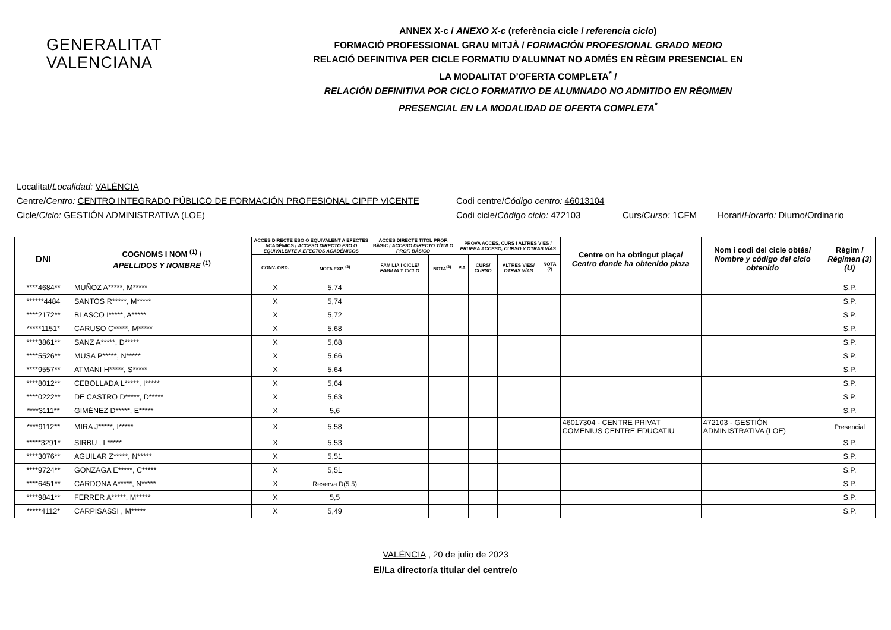GENERALITAT
VALENCIANA
ANNEX X-c / ANEXO X-c (referència cicle / referencia ciclo)
FORMACIÓ PROFESSIONAL GRAU MITJÀ / FORMACIÓN PROFESIONAL GRADO MEDIO
RELACIÓ DEFINITIVA PER CICLE FORMATIU D'ALUMNAT NO ADMÉS EN RÈGIM PRESENCIAL EN
LA MODALITAT D’OFERTA COMPLETA<sup>*</sup> /
RELACIÓN DEFINITIVA POR CICLO FORMATIVO DE ALUMNADO NO ADMITIDO EN RÉGIMEN
PRESENCIAL EN LA MODALIDAD DE OFERTA COMPLETA<sup>*</sup>
Localitat/ Localidad: VALÈNCIA
Centre/Centro: CENTRO INTEGRADO PÚBLICO DE FORMACIÓN PROFESIONAL CIPFP VICENTE Codi centre/Código centro: 46013104
Cicle/Ciclo: GESTIÓN ADMINISTRATIVA (LOE) Codi cicle/Código ciclo: 472103 Curs/Curso: 1CFM Horari/Horario: Diurno/Ordinario
| DNI | COGNOMS I NOM <sup>(1)</sup> / APELLIDOS Y NOMBRE <sup>(1)</sup> | ACCÉS DIRECTE ESO O EQUIVALENT A EFECTES ACADÈMICS / ACCESO DIRECTO ESO O EQUIVALENTE A EFECTOS ACADÉMICOS | | ACCÉS DIRECTE TÍTOL PROF. BÀSIC / ACCESO DIRECTO TÍTULO PROF. BÁSICO | | PROVA ACCÉS, CURS I ALTRES VÍES / PRUEBA ACCESO, CURSO Y OTRAS VÍAS | | | | Centre on ha obtingut plaça/ Centro donde ha obtenido plaza | Nom i codi del cicle obtés/ Nombre y código del ciclo obtenido | Règim / Régimen (3)(U) |
| --- | --- | --- | --- | --- | --- | --- | --- | --- | --- | --- | --- | --- |
| | | CONV. ORD. | NOTA EXP. <sup>(2)</sup> | FAMÍLIA I CICLE/ FAMILIA Y CICLO | NOTA<sup>(2)</sup> | P.A | CURS/ CURSO | ALTRES VÍES/ OTRAS VÍAS | NOTA <sup>(2)</sup> | | | |
| ****4684** | MUÑOZ A*****, M***** | X | 5,74 | | | | | | | | | S.P. |
| ******4484 | SANTOS R*****, M***** | X | 5,74 | | | | | | | | | S.P. |
| ****2172** | BLASCO I*****, A***** | X | 5,72 | | | | | | | | | S.P. |
| *****1151* | CARUSO C*****, M***** | X | 5,68 | | | | | | | | | S.P. |
| ****3861** | SANZ A*****, D***** | X | 5,68 | | | | | | | | | S.P. |
| ****5526** | MUSA P*****, N***** | X | 5,66 | | | | | | | | | S.P. |
| ****9557** | ATMANI H*****, S***** | X | 5,64 | | | | | | | | | S.P. |
| ****8012** | CEBOLLADA L*****, I***** | X | 5,64 | | | | | | | | | S.P. |
| ****0222** | DE CASTRO D*****, D***** | X | 5,63 | | | | | | | | | S.P. |
| ****3111** | GIMÉNEZ D*****, E***** | X | 5,6 | | | | | | | | | S.P. |
| ****9112** | MIRA J*****, I***** | X | 5,58 | | | | | | | 46017304 - CENTRE PRIVAT COMENIUS CENTRE EDUCATIU | 472103 - GESTIÓN ADMINISTRATIVA (LOE) | Presencial |
| *****3291* | SIRBU , L***** | X | 5,53 | | | | | | | | | S.P. |
| ****3076** | AGUILAR Z*****, N***** | X | 5,51 | | | | | | | | | S.P. |
| ****9724** | GONZAGA E*****, C***** | X | 5,51 | | | | | | | | | S.P. |
| ****6451** | CARDONA A*****, N***** | X | Reserva D(5,5) | | | | | | | | | S.P. |
| ****9841** | FERRER A*****, M***** | X | 5,5 | | | | | | | | | S.P. |
| *****4112* | CARPISASSI , M***** | X | 5,49 | | | | | | | | | S.P. |
VALÈNCIA , 20 de julio de 2023
El/La director/a titular del centre/o